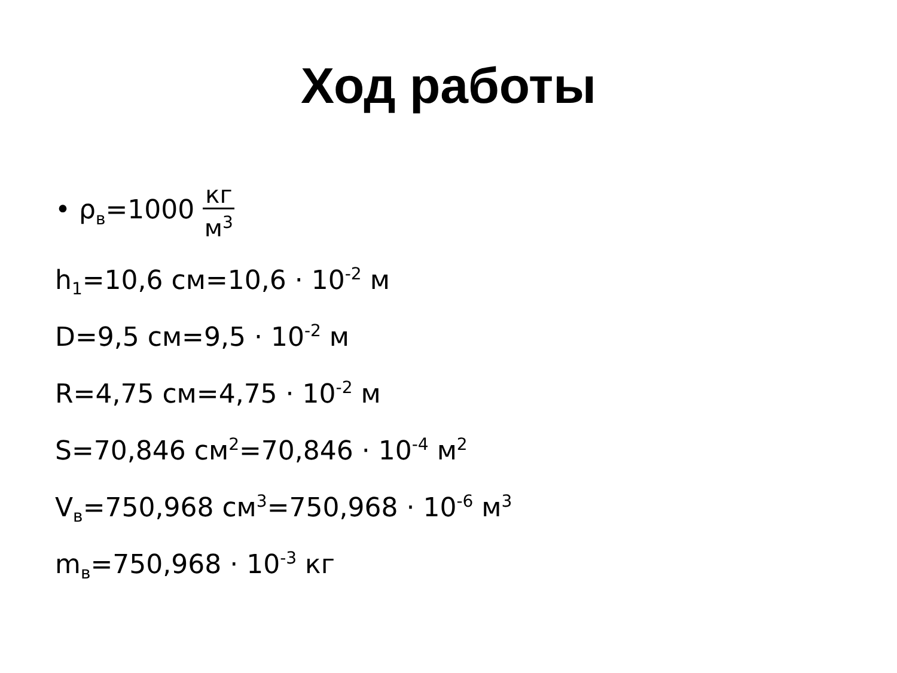Ход работы
• ρ<sub>в</sub>=1000 кг м<sup>3</sup>
h<sub>1</sub>=10,6 см=10,6 · 10<sup>-2</sup> м
D=9,5 см=9,5 · 10<sup>-2</sup> м
R=4,75 см=4,75 · 10<sup>-2</sup> м
S=70,846 см<sup>2</sup>=70,846 · 10<sup>-4</sup> м<sup>2</sup>
V<sub>в</sub>=750,968 см<sup>3</sup>=750,968 · 10<sup>-6</sup> м<sup>3</sup>
m<sub>в</sub>=750,968 · 10<sup>-3</sup> кг